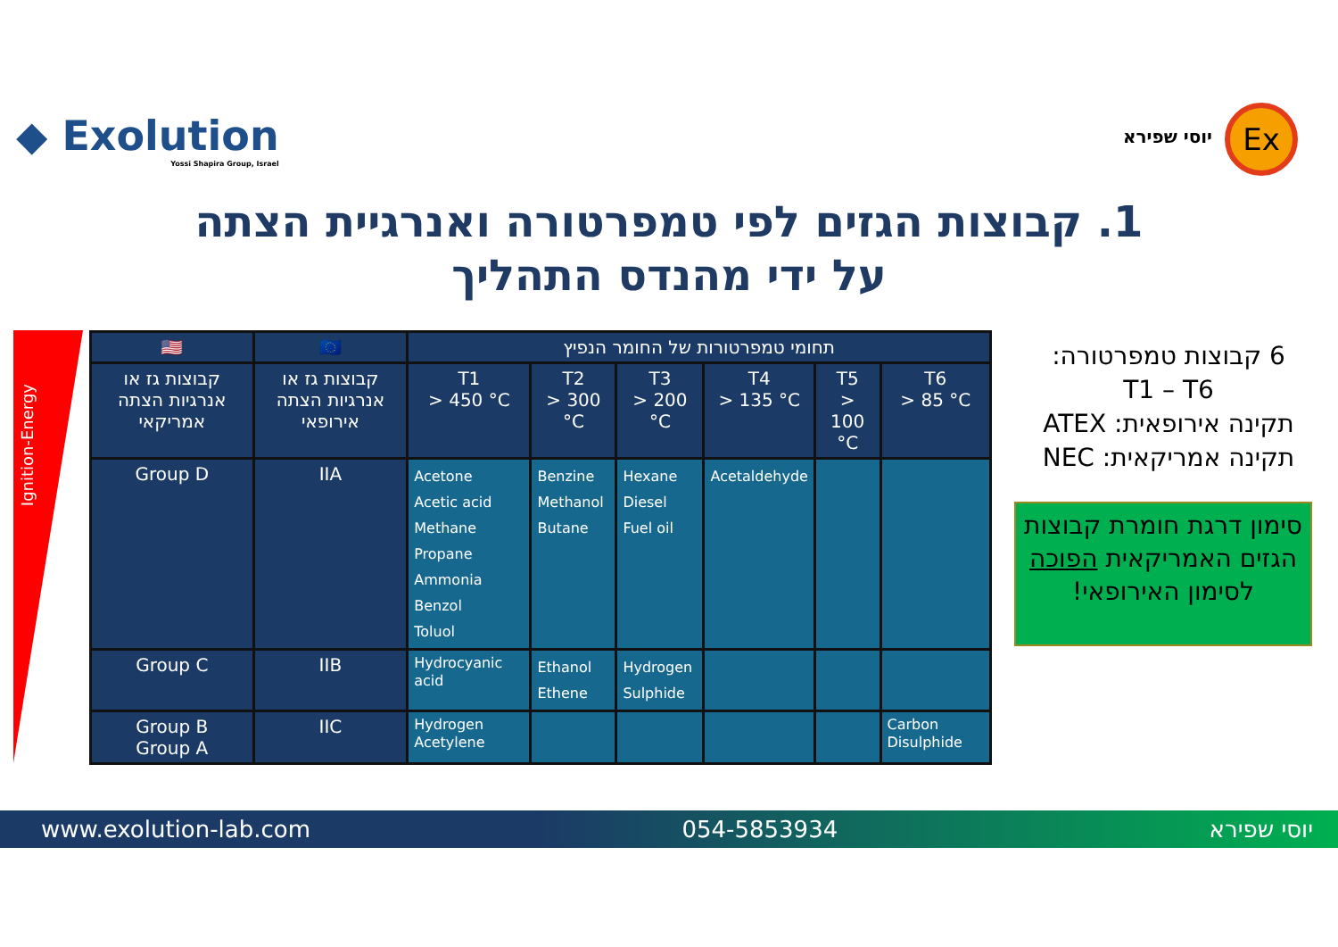◆ Exolution
Yossi Shapira Group, Israel
יוסי שפירא Ex
1. קבוצות הגזים לפי טמפרטורה ואנרגיית הצתה
על ידי מהנדס התהליך
Ignition-Energy
| 🇺🇸 | 🇪🇺 | תחומי טמפרטורות של החומר הנפיץ | | | | | |
| --- | --- | --- | --- | --- | --- | --- | --- |
| קבוצות גז או אנרגיות הצתה אמריקאי | קבוצות גז או אנרגיות הצתה אירופאי | T1 > 450 °C | T2 > 300 °C | T3 > 200 °C | T4 > 135 °C | T5 > 100 °C | T6 > 85 °C |
| Group D | IIA | Acetone Acetic acid Methane Propane Ammonia Benzol Toluol | Benzine Methanol Butane | Hexane Diesel Fuel oil | Acetaldehyde | | |
| Group C | IIB | Hydrocyanic acid | Ethanol Ethene | Hydrogen Sulphide | | | |
| Group B Group A | IIC | Hydrogen Acetylene | | | | | Carbon Disulphide |
6 קבוצות טמפרטורה:
T1 – T6
תקינה אירופאית: ATEX
תקינה אמריקאית: NEC
סימון דרגת חומרת קבוצות הגזים האמריקאית הפוכה לסימון האירופאי!
www.exolution-lab.com 054-5853934 יוסי שפירא